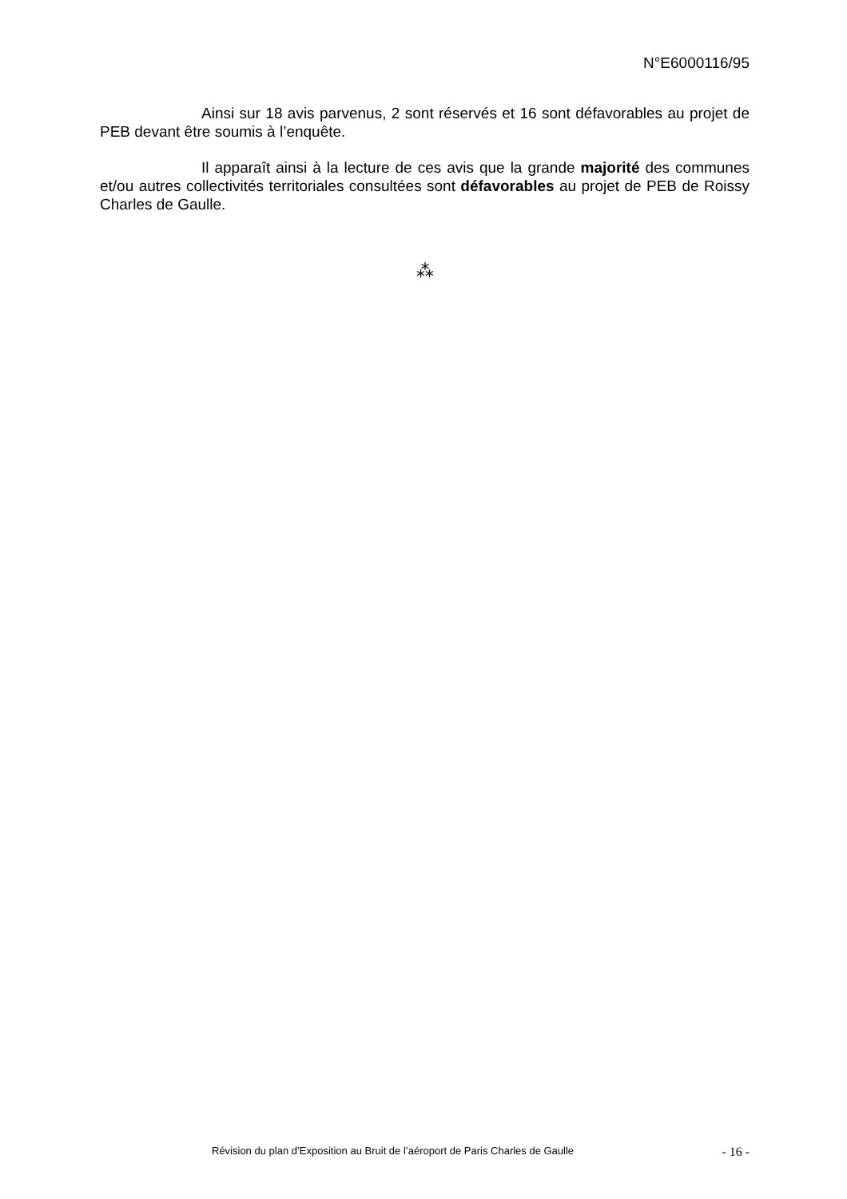N°E6000116/95
Ainsi sur 18 avis parvenus, 2 sont réservés et 16 sont défavorables au projet de PEB devant être soumis à l’enquête.
Il apparaît ainsi à la lecture de ces avis que la grande majorité des communes et/ou autres collectivités territoriales consultées sont défavorables au projet de PEB de Roissy Charles de Gaulle.
⁂
Révision du plan d’Exposition au Bruit de l’aéroport de Paris Charles de Gaulle - 16 -